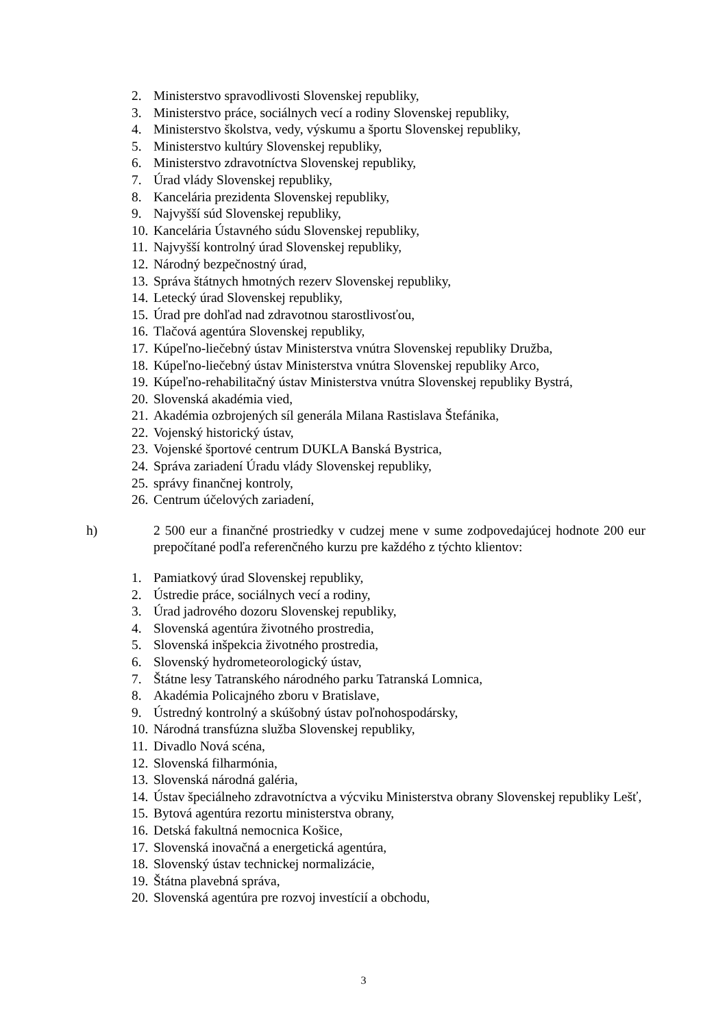2. Ministerstvo spravodlivosti Slovenskej republiky,
3. Ministerstvo práce, sociálnych vecí a rodiny Slovenskej republiky,
4. Ministerstvo školstva, vedy, výskumu a športu Slovenskej republiky,
5. Ministerstvo kultúry Slovenskej republiky,
6. Ministerstvo zdravotníctva Slovenskej republiky,
7. Úrad vlády Slovenskej republiky,
8. Kancelária prezidenta Slovenskej republiky,
9. Najvyšší súd Slovenskej republiky,
10. Kancelária Ústavného súdu Slovenskej republiky,
11. Najvyšší kontrolný úrad Slovenskej republiky,
12. Národný bezpečnostný úrad,
13. Správa štátnych hmotných rezerv Slovenskej republiky,
14. Letecký úrad Slovenskej republiky,
15. Úrad pre dohľad nad zdravotnou starostlivosťou,
16. Tlačová agentúra Slovenskej republiky,
17. Kúpeľno-liečebný ústav Ministerstva vnútra Slovenskej republiky Družba,
18. Kúpeľno-liečebný ústav Ministerstva vnútra Slovenskej republiky Arco,
19. Kúpeľno-rehabilitačný ústav Ministerstva vnútra Slovenskej republiky Bystrá,
20. Slovenská akadémia vied,
21. Akadémia ozbrojených síl generála Milana Rastislava Štefánika,
22. Vojenský historický ústav,
23. Vojenské športové centrum DUKLA Banská Bystrica,
24. Správa zariadení Úradu vlády Slovenskej republiky,
25. správy finančnej kontroly,
26. Centrum účelových zariadení,
h) 2 500 eur a finančné prostriedky v cudzej mene v sume zodpovedajúcej hodnote 200 eur prepočítané podľa referenčného kurzu pre každého z týchto klientov:
1. Pamiatkový úrad Slovenskej republiky,
2. Ústredie práce, sociálnych vecí a rodiny,
3. Úrad jadrového dozoru Slovenskej republiky,
4. Slovenská agentúra životného prostredia,
5. Slovenská inšpekcia životného prostredia,
6. Slovenský hydrometeorologický ústav,
7. Štátne lesy Tatranského národného parku Tatranská Lomnica,
8. Akadémia Policajného zboru v Bratislave,
9. Ústredný kontrolný a skúšobný ústav poľnohospodársky,
10. Národná transfúzna služba Slovenskej republiky,
11. Divadlo Nová scéna,
12. Slovenská filharmónia,
13. Slovenská národná galéria,
14. Ústav špeciálneho zdravotníctva a výcviku Ministerstva obrany Slovenskej republiky Lešť,
15. Bytová agentúra rezortu ministerstva obrany,
16. Detská fakultná nemocnica Košice,
17. Slovenská inovačná a energetická agentúra,
18. Slovenský ústav technickej normalizácie,
19. Štátna plavebná správa,
20. Slovenská agentúra pre rozvoj investícií a obchodu,
3